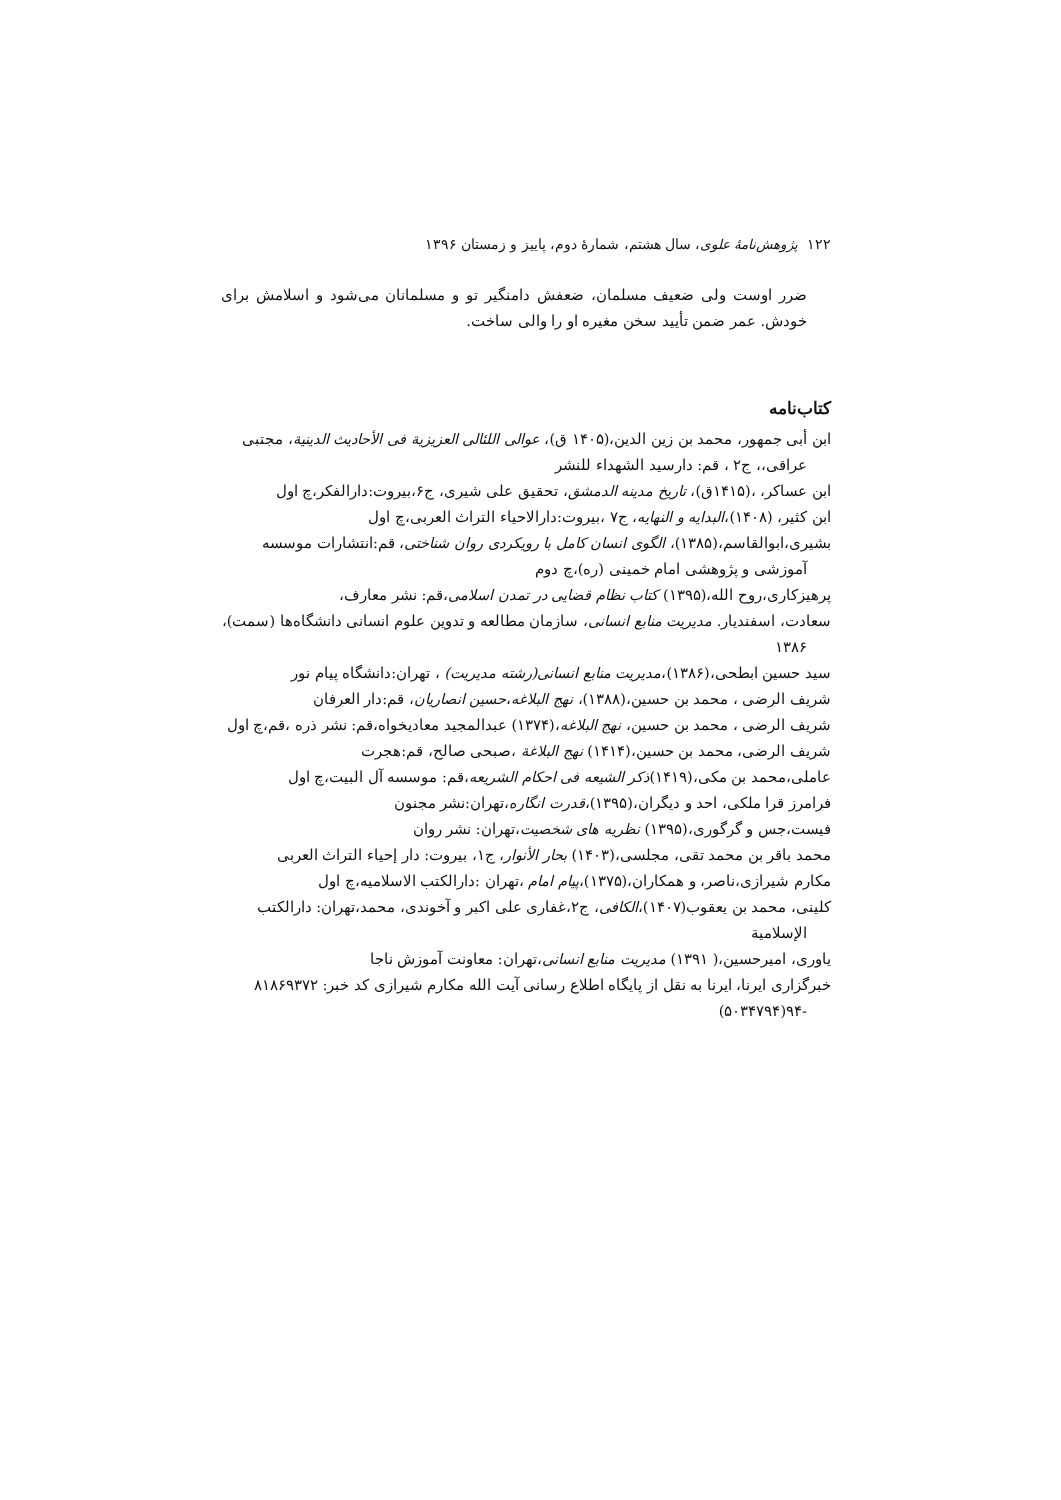۱۲۲ پژوهش‌نامهٔ علوی، سال هشتم، شمارهٔ دوم، پاییز و زمستان ۱۳۹۶
ضرر اوست ولی ضعیف مسلمان، ضعفش دامنگیر تو و مسلمانان می‌شود و اسلامش برای خودش. عمر ضمن تأیید سخن مغیره او را والی ساخت.
کتاب‌نامه
ابن أبی جمهور، محمد بن زین الدین،(۱۴۰۵ ق)، عوالی اللئالی العزیزیة فی الأحادیث الدینیة، مجتبی عراقی،، ج۲ ، قم: دارسید الشهداء للنشر
ابن عساکر، ،(۱۴۱۵ق)، تاریخ مدینه الدمشق، تحقیق علی شیری، ج۶،بیروت:دارالفکر،چ اول
ابن کثیر، (۱۴۰۸)،البدایه و النهایه، ج۷ ،بیروت:دارالاحیاء التراث العربی،چ اول
بشیری،ابوالقاسم،(۱۳۸۵)، الگوی انسان کامل با رویکردی روان شناختی، قم:انتشارات موسسه آموزشی و پژوهشی امام خمینی (ره)،چ دوم
پرهیزکاری،روح الله،(۱۳۹۵) کتاب نظام قضایی در تمدن اسلامی،قم: نشر معارف،
سعادت، اسفندیار. مدیریت منابع انسانی، سازمان مطالعه و تدوین علوم انسانی دانشگاه‌ها (سمت)، ۱۳۸۶
سید حسین ابطحی،(۱۳۸۶)،مدیریت منابع انسانی(رشته مدیریت) ، تهران:دانشگاه پیام نور
شریف الرضی ، محمد بن حسین،(۱۳۸۸)، نهج البلاغه،حسین انصاریان، قم:دار العرفان
شریف الرضی ، محمد بن حسین، نهج البلاغه،(۱۳۷۴) عبدالمجید معادیخواه،قم: نشر ذره ،قم،چ اول
شریف الرضی، محمد بن حسین،(۱۴۱۴) نهج البلاغة ،صبحی صالح، قم:هجرت
عاملی،محمد بن مکی،(۱۴۱۹)ذکر الشیعه فی احکام الشریعه،قم: موسسه آل البیت،چ اول
فرامرز قرا ملکی، احد و دیگران،(۱۳۹۵)،قدرت انگاره،تهران:نشر مجنون
فیست،جس و گرگوری،(۱۳۹۵) نظریه های شخصیت،تهران: نشر روان
محمد باقر بن محمد تقی، مجلسی،(۱۴۰۳) بحار الأنوار، ج۱، بیروت: دار إحیاء التراث العربی
مکارم شیرازی،ناصر، و همکاران،(۱۳۷۵)،پیام امام ،تهران :دارالکتب الاسلامیه،چ اول
کلینی، محمد بن یعقوب(۱۴۰۷)،الکافی، ج۲،غفاری علی اکبر و آخوندی، محمد،تهران: دارالکتب الإسلامیة
یاوری، امیرحسین،( ۱۳۹۱) مدیریت منابع انسانی،تهران: معاونت آموزش ناجا
خبرگزاری ایرنا، ایرنا به نقل از پایگاه اطلاع رسانی آیت الله مکارم شیرازی کد خبر: ۸۱۸۶۹۳۷۲ -۹۴(۵۰۳۴۷۹۴)